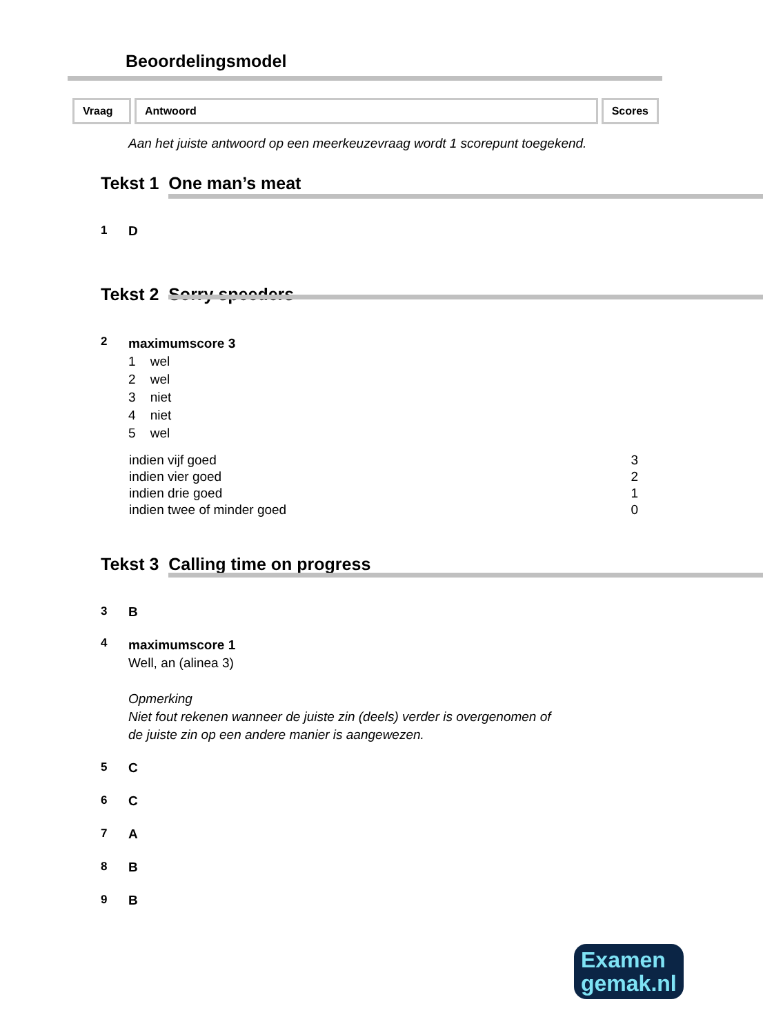Beoordelingsmodel
| Vraag | Antwoord | Scores |
Aan het juiste antwoord op een meerkeuzevraag wordt 1 scorepunt toegekend.
Tekst 1 One man’s meat
1 D
Tekst 2 Sorry speeders
2
maximumscore 3
1 wel
2 wel
3 niet
4 niet
5 wel
| indien vijf goed | 3 |
| indien vier goed | 2 |
| indien drie goed | 1 |
| indien twee of minder goed | 0 |
Tekst 3 Calling time on progress
3 B
4
maximumscore 1
Well, an (alinea 3)
Opmerking
Niet fout rekenen wanneer de juiste zin (deels) verder is overgenomen of
de juiste zin op een andere manier is aangewezen.
5 C
6 C
7 A
8 B
9 B
Examen
gemak.nl